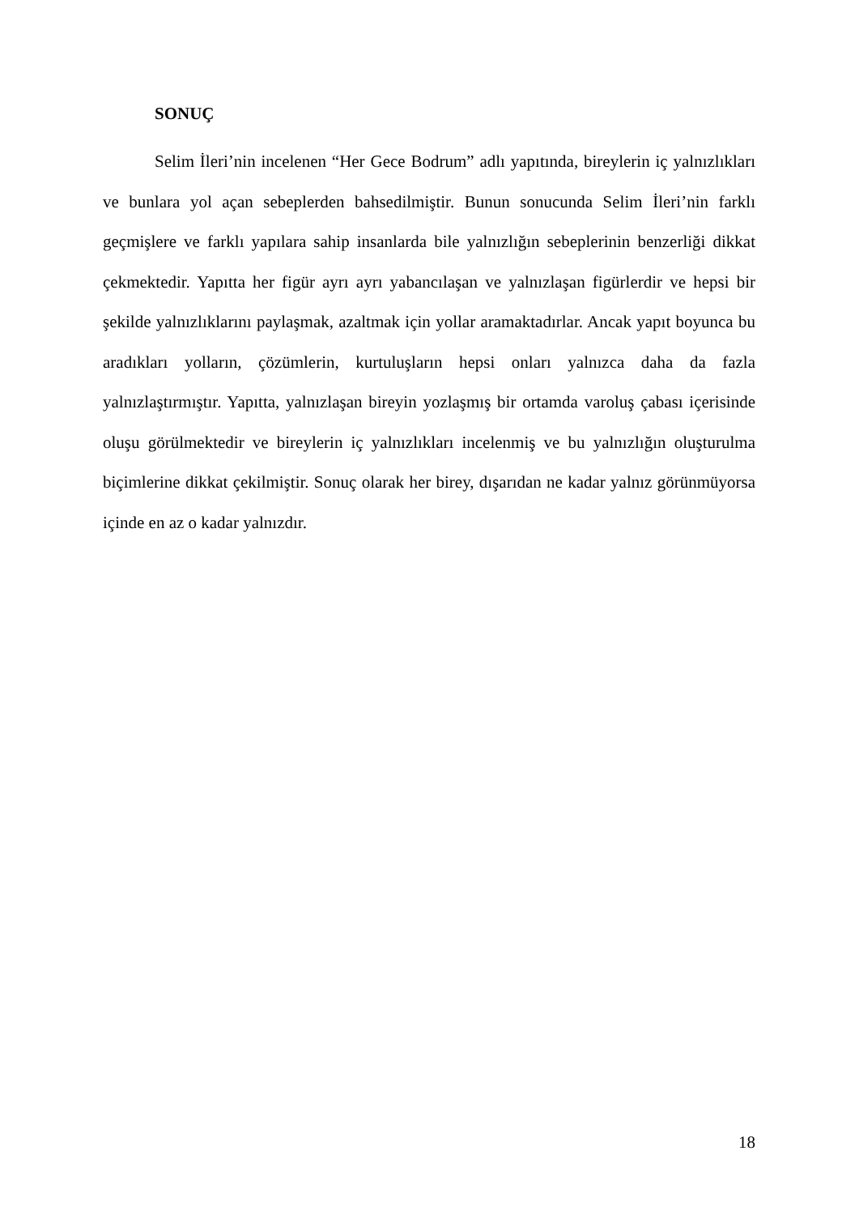SONUÇ
Selim İleri’nin incelenen “Her Gece Bodrum” adlı yapıtında, bireylerin iç yalnızlıkları ve bunlara yol açan sebeplerden bahsedilmiştir. Bunun sonucunda Selim İleri’nin farklı geçmişlere ve farklı yapılara sahip insanlarda bile yalnızlığın sebeplerinin benzerliği dikkat çekmektedir. Yapıtta her figür ayrı ayrı yabancılaşan ve yalnızlaşan figürlerdir ve hepsi bir şekilde yalnızlıklarını paylaşmak, azaltmak için yollar aramaktadırlar. Ancak yapıt boyunca bu aradıkları yolların, çözümlerin, kurtuluşların hepsi onları yalnızca daha da fazla yalnızlaştırmıştır. Yapıtta, yalnızlaşan bireyin yozlaşmış bir ortamda varoluş çabası içerisinde oluşu görülmektedir ve bireylerin iç yalnızlıkları incelenmiş ve bu yalnızlığın oluşturulma biçimlerine dikkat çekilmiştir. Sonuç olarak her birey, dışarıdan ne kadar yalnız görünmüyorsa içinde en az o kadar yalnızdır.
18